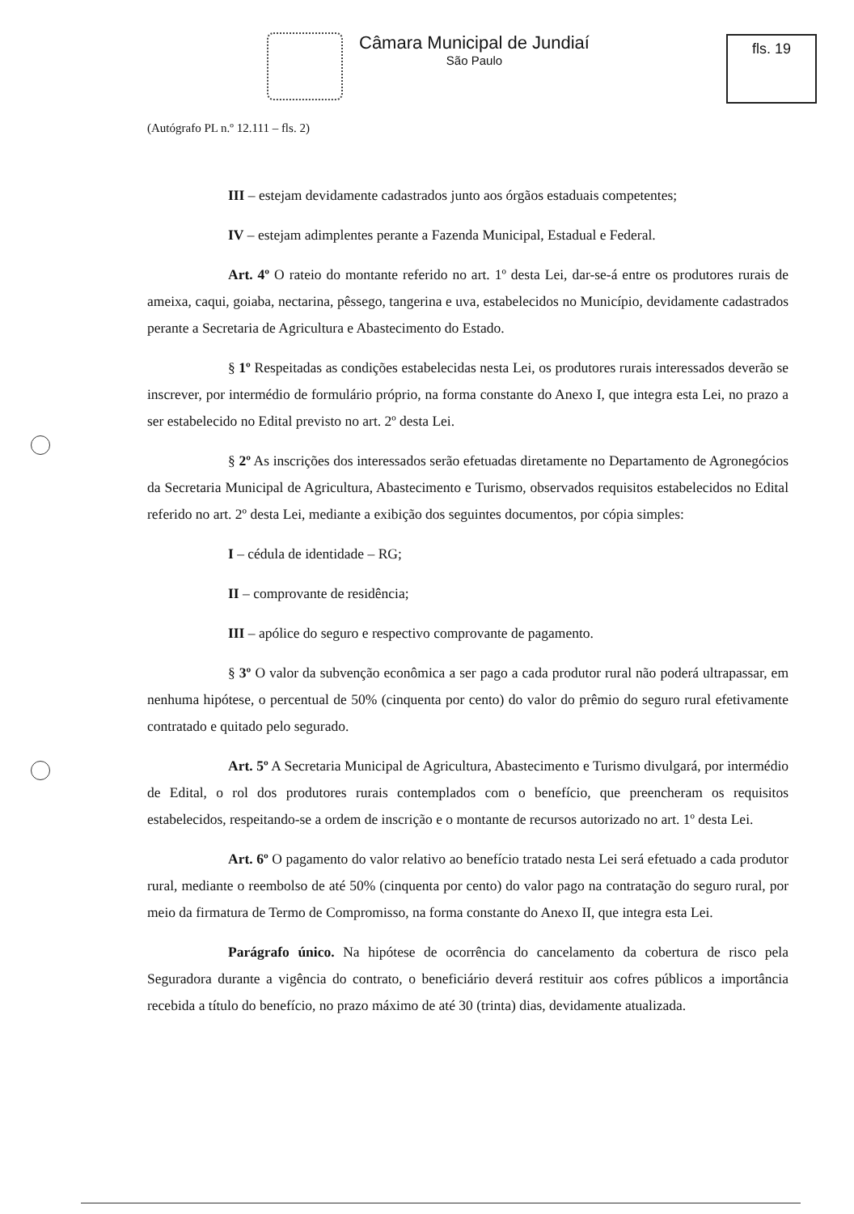Câmara Municipal de Jundiaí
São Paulo
fls. 19
(Autógrafo PL n.º 12.111 – fls. 2)
III – estejam devidamente cadastrados junto aos órgãos estaduais competentes;
IV – estejam adimplentes perante a Fazenda Municipal, Estadual e Federal.
Art. 4º O rateio do montante referido no art. 1º desta Lei, dar-se-á entre os produtores rurais de ameixa, caqui, goiaba, nectarina, pêssego, tangerina e uva, estabelecidos no Município, devidamente cadastrados perante a Secretaria de Agricultura e Abastecimento do Estado.
§ 1º Respeitadas as condições estabelecidas nesta Lei, os produtores rurais interessados deverão se inscrever, por intermédio de formulário próprio, na forma constante do Anexo I, que integra esta Lei, no prazo a ser estabelecido no Edital previsto no art. 2º desta Lei.
§ 2º As inscrições dos interessados serão efetuadas diretamente no Departamento de Agronegócios da Secretaria Municipal de Agricultura, Abastecimento e Turismo, observados requisitos estabelecidos no Edital referido no art. 2º desta Lei, mediante a exibição dos seguintes documentos, por cópia simples:
I – cédula de identidade – RG;
II – comprovante de residência;
III – apólice do seguro e respectivo comprovante de pagamento.
§ 3º O valor da subvenção econômica a ser pago a cada produtor rural não poderá ultrapassar, em nenhuma hipótese, o percentual de 50% (cinquenta por cento) do valor do prêmio do seguro rural efetivamente contratado e quitado pelo segurado.
Art. 5º A Secretaria Municipal de Agricultura, Abastecimento e Turismo divulgará, por intermédio de Edital, o rol dos produtores rurais contemplados com o benefício, que preencheram os requisitos estabelecidos, respeitando-se a ordem de inscrição e o montante de recursos autorizado no art. 1º desta Lei.
Art. 6º O pagamento do valor relativo ao benefício tratado nesta Lei será efetuado a cada produtor rural, mediante o reembolso de até 50% (cinquenta por cento) do valor pago na contratação do seguro rural, por meio da firmatura de Termo de Compromisso, na forma constante do Anexo II, que integra esta Lei.
Parágrafo único. Na hipótese de ocorrência do cancelamento da cobertura de risco pela Seguradora durante a vigência do contrato, o beneficiário deverá restituir aos cofres públicos a importância recebida a título do benefício, no prazo máximo de até 30 (trinta) dias, devidamente atualizada.